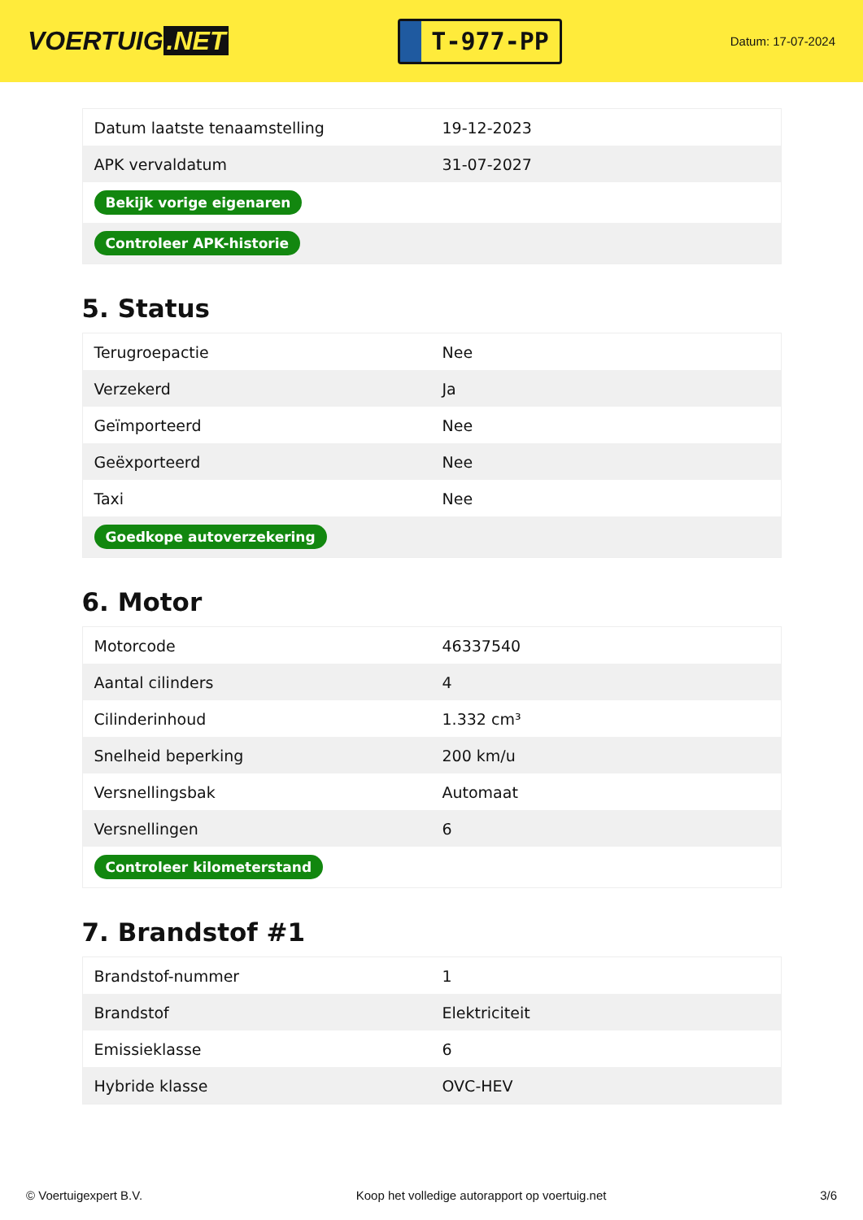VOERTUIG.NET
T-977-PP
Datum: 17-07-2024
| Datum laatste tenaamstelling | 19-12-2023 |
| APK vervaldatum | 31-07-2027 |
| Bekijk vorige eigenaren | |
| Controleer APK-historie | |
5. Status
| Terugroepactie | Nee |
| Verzekerd | Ja |
| Geïmporteerd | Nee |
| Geëxporteerd | Nee |
| Taxi | Nee |
| Goedkope autoverzekering | |
6. Motor
| Motorcode | 46337540 |
| Aantal cilinders | 4 |
| Cilinderinhoud | 1.332 cm³ |
| Snelheid beperking | 200 km/u |
| Versnellingsbak | Automaat |
| Versnellingen | 6 |
| Controleer kilometerstand | |
7. Brandstof #1
| Brandstof-nummer | 1 |
| Brandstof | Elektriciteit |
| Emissieklasse | 6 |
| Hybride klasse | OVC-HEV |
© Voertuigexpert B.V. Koop het volledige autorapport op voertuig.net 3/6